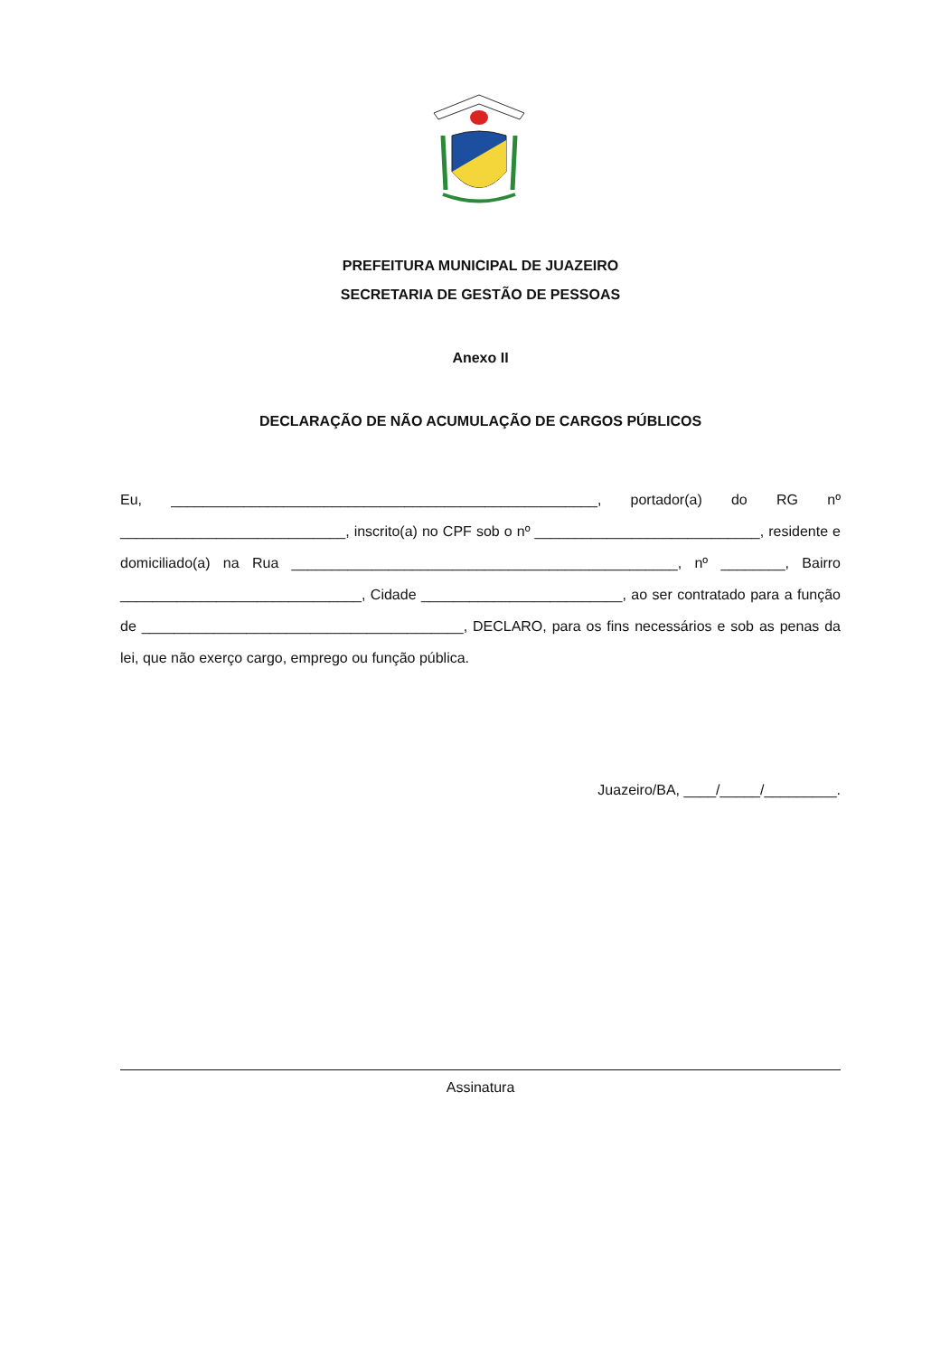PREFEITURA MUNICIPAL DE JUAZEIRO
SECRETARIA DE GESTÃO DE PESSOAS
Anexo II
DECLARAÇÃO DE NÃO ACUMULAÇÃO DE CARGOS PÚBLICOS
Eu, _____________________________________________________, portador(a) do RG nº ____________________________, inscrito(a) no CPF sob o nº ____________________________, residente e domiciliado(a) na Rua ________________________________________________, nº ________, Bairro ______________________________, Cidade _________________________, ao ser contratado para a função de ________________________________________, DECLARO, para os fins necessários e sob as penas da lei, que não exerço cargo, emprego ou função pública.
Juazeiro/BA, ____/_____/_________.
Assinatura